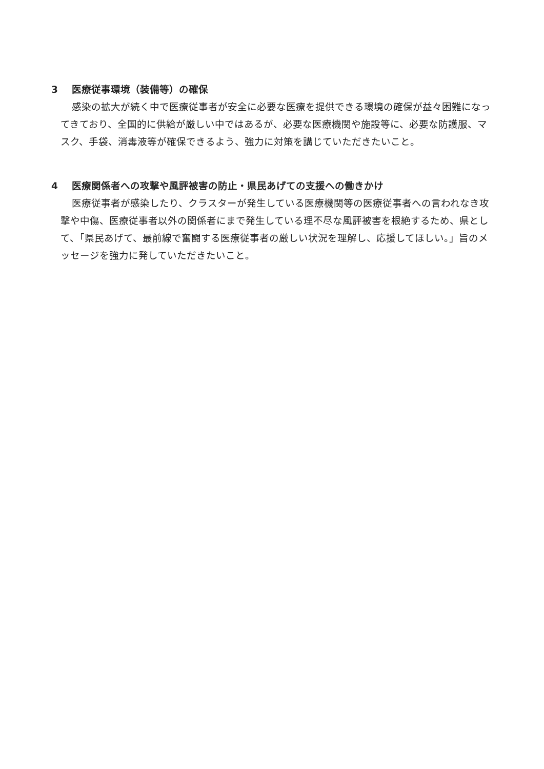3 医療従事環境（装備等）の確保
感染の拡大が続く中で医療従事者が安全に必要な医療を提供できる環境の確保が益々困難になってきており、全国的に供給が厳しい中ではあるが、必要な医療機関や施設等に、必要な防護服、マスク、手袋、消毒液等が確保できるよう、強力に対策を講じていただきたいこと。
4 医療関係者への攻撃や風評被害の防止・県民あげての支援への働きかけ
医療従事者が感染したり、クラスターが発生している医療機関等の医療従事者への言われなき攻撃や中傷、医療従事者以外の関係者にまで発生している理不尽な風評被害を根絶するため、県として、「県民あげて、最前線で奮闘する医療従事者の厳しい状況を理解し、応援してほしい。」旨のメッセージを強力に発していただきたいこと。